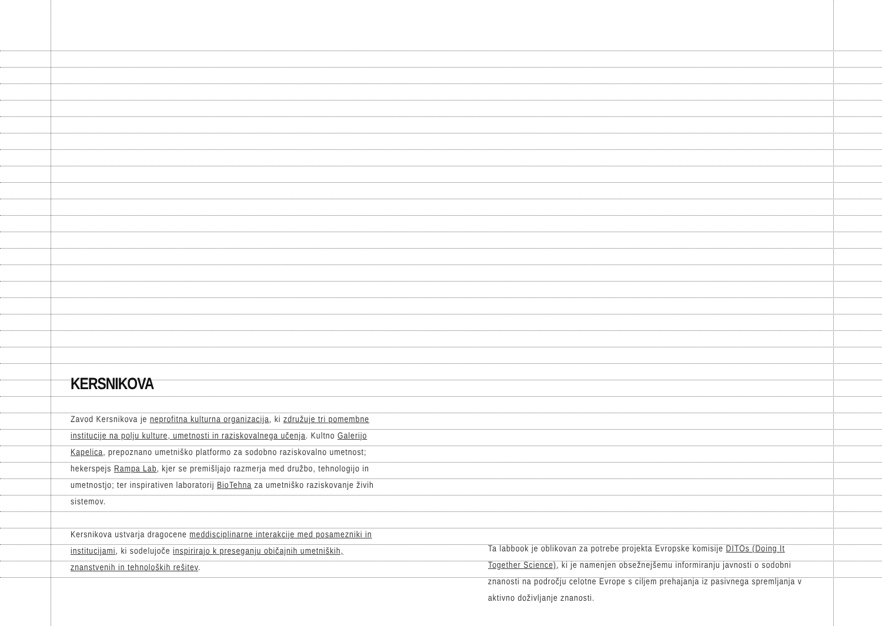KERSNIKOVA
Zavod Kersnikova je neprofitna kulturna organizacija, ki združuje tri pomembne institucije na polju kulture, umetnosti in raziskovalnega učenja. Kultno Galerijo Kapelica, prepoznano umetniško platformo za sodobno raziskovalno umetnost; hekerspejs Rampa Lab, kjer se premišljajo razmerja med družbo, tehnologijo in umetnostjo; ter inspirativen laboratorij BioTehna za umetniško raziskovanje živih sistemov.
Kersnikova ustvarja dragocene meddisciplinarne interakcije med posamezniki in institucijami, ki sodelujoče inspirirajo k preseganju običajnih umetniških, znanstvenih in tehnoloških rešitev.
Ta labbook je oblikovan za potrebe projekta Evropske komisije DITOs (Doing It Together Science), ki je namenjen obsežnejšemu informiranju javnosti o sodobni znanosti na področju celotne Evrope s ciljem prehajanja iz pasivnega spremljanja v aktivno doživljanje znanosti.